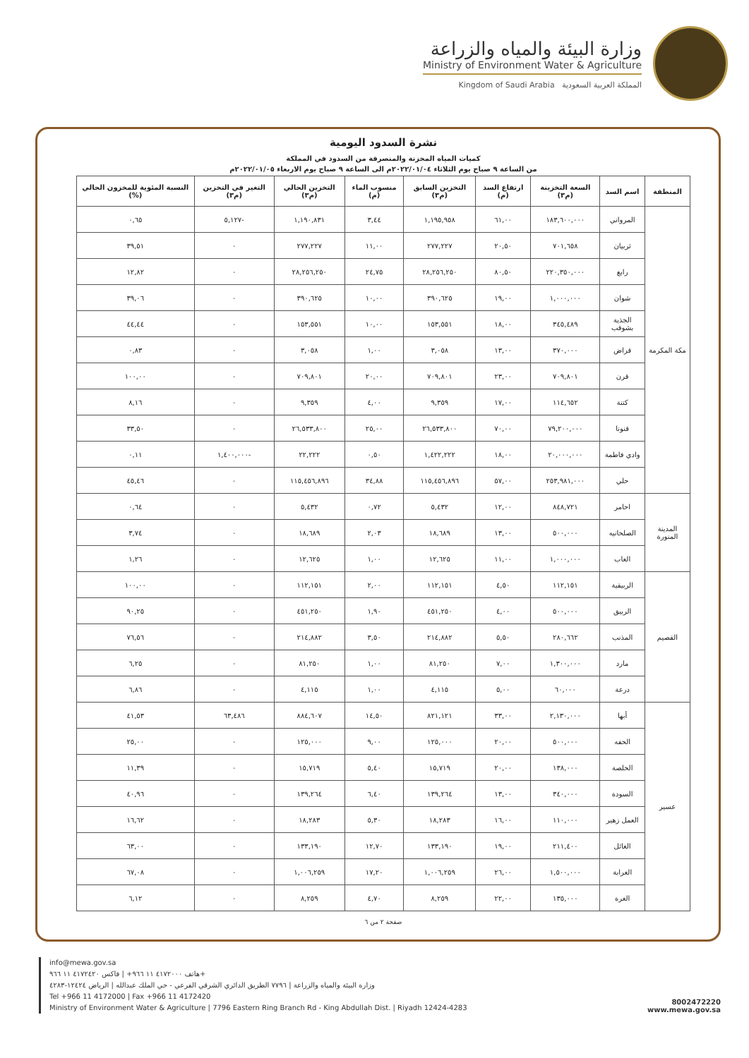وزارة البيئة والمياه والزراعة
Ministry of Environment Water & Agriculture
Kingdom of Saudi Arabia المملكة العربية السعودية
نشرة السدود اليومية
كميات المياه المخزنة والمنصرفة من السدود في المملكة
من الساعة ٩ صباح يوم الثلاثاء ٢٠٢٢/٠١/٠٤م الى الساعة ٩ صباح يوم الاربعاء ٢٠٢٢/٠١/٠٥م
| المنطقة | اسم السد | السعة التخزينة (م٣) | ارتفاع السد (م) | التخزين السابق (م٣) | منسوب الماء (م) | التخزين الحالي (م٣) | التغير في التخزين (م٣) | النسبة المئوية للمخزون الحالي (%) |
| --- | --- | --- | --- | --- | --- | --- | --- | --- |
| مكة المكرمة | المرواني | ١٨٣,٦٠٠,٠٠٠ | ٦١,٠٠ | ١,١٩٥,٩٥٨ | ٣,٤٤ | ١,١٩٠,٨٣١ | -٥,١٢٧ | ٠,٦٥ |
| | ثربيان | ٧٠١,٦٥٨ | ٢٠,٥٠ | ٢٧٧,٢٢٧ | ١١,٠٠ | ٢٧٧,٢٢٧ | ٠ | ٣٩,٥١ |
| | رابغ | ٢٢٠,٣٥٠,٠٠٠ | ٨٠,٥٠ | ٢٨,٢٥٦,٢٥٠ | ٢٤,٧٥ | ٢٨,٢٥٦,٢٥٠ | ٠ | ١٢,٨٢ |
| | شوان | ١,٠٠٠,٠٠٠ | ١٩,٠٠ | ٣٩٠,٦٢٥ | ١٠,٠٠ | ٣٩٠,٦٢٥ | ٠ | ٣٩,٠٦ |
| | الجذية بشوقب | ٣٤٥,٤٨٩ | ١٨,٠٠ | ١٥٣,٥٥١ | ١٠,٠٠ | ١٥٣,٥٥١ | ٠ | ٤٤,٤٤ |
| | قراض | ٣٧٠,٠٠٠ | ١٣,٠٠ | ٣,٠٥٨ | ١,٠٠ | ٣,٠٥٨ | ٠ | ٠,٨٣ |
| | قرن | ٧٠٩,٨٠١ | ٢٣,٠٠ | ٧٠٩,٨٠١ | ٢٠,٠٠ | ٧٠٩,٨٠١ | ٠ | ١٠٠,٠٠ |
| | كتنة | ١١٤,٦٥٢ | ١٧,٠٠ | ٩,٣٥٩ | ٤,٠٠ | ٩,٣٥٩ | ٠ | ٨,١٦ |
| | قنونا | ٧٩,٢٠٠,٠٠٠ | ٧٠,٠٠ | ٢٦,٥٣٣,٨٠٠ | ٢٥,٠٠ | ٢٦,٥٣٣,٨٠٠ | ٠ | ٣٣,٥٠ |
| | وادي فاطمة | ٢٠,٠٠٠,٠٠٠ | ١٨,٠٠ | ١,٤٢٢,٢٢٢ | ٠,٥٠ | ٢٢,٢٢٢ | -١,٤٠٠,٠٠٠ | ٠,١١ |
| | حلي | ٢٥٣,٩٨١,٠٠٠ | ٥٧,٠٠ | ١١٥,٤٥٦,٨٩٦ | ٣٤,٨٨ | ١١٥,٤٥٦,٨٩٦ | ٠ | ٤٥,٤٦ |
| المدينة المنورة | احامر | ٨٤٨,٧٢١ | ١٢,٠٠ | ٥,٤٣٢ | ٠,٧٢ | ٥,٤٣٢ | ٠ | ٠,٦٤ |
| | الصلحانيه | ٥٠٠,٠٠٠ | ١٣,٠٠ | ١٨,٦٨٩ | ٢,٠٣ | ١٨,٦٨٩ | ٠ | ٣,٧٤ |
| | الغاب | ١,٠٠٠,٠٠٠ | ١١,٠٠ | ١٢,٦٢٥ | ١,٠٠ | ١٢,٦٢٥ | ٠ | ١,٢٦ |
| القصيم | الربيقية | ١١٢,١٥١ | ٤,٥٠ | ١١٢,١٥١ | ٢,٠٠ | ١١٢,١٥١ | ٠ | ١٠٠,٠٠ |
| | الربيق | ٥٠٠,٠٠٠ | ٤,٠٠ | ٤٥١,٢٥٠ | ١,٩٠ | ٤٥١,٢٥٠ | ٠ | ٩٠,٢٥ |
| | المذنب | ٢٨٠,٦٦٢ | ٥,٥٠ | ٢١٤,٨٨٢ | ٣,٥٠ | ٢١٤,٨٨٢ | ٠ | ٧٦,٥٦ |
| | مارد | ١,٣٠٠,٠٠٠ | ٧,٠٠ | ٨١,٢٥٠ | ١,٠٠ | ٨١,٢٥٠ | ٠ | ٦,٢٥ |
| | درعة | ٦٠,٠٠٠ | ٥,٠٠ | ٤,١١٥ | ١,٠٠ | ٤,١١٥ | ٠ | ٦,٨٦ |
| عسير | أبها | ٢,١٣٠,٠٠٠ | ٣٣,٠٠ | ٨٢١,١٢١ | ١٤,٥٠ | ٨٨٤,٦٠٧ | ٦٣,٤٨٦ | ٤١,٥٣ |
| | الحفه | ٥٠٠,٠٠٠ | ٢٠,٠٠ | ١٢٥,٠٠٠ | ٩,٠٠ | ١٢٥,٠٠٠ | ٠ | ٢٥,٠٠ |
| | الخلصة | ١٣٨,٠٠٠ | ٢٠,٠٠ | ١٥,٧١٩ | ٥,٤٠ | ١٥,٧١٩ | ٠ | ١١,٣٩ |
| | السودة | ٣٤٠,٠٠٠ | ١٣,٠٠ | ١٣٩,٢٦٤ | ٦,٤٠ | ١٣٩,٢٦٤ | ٠ | ٤٠,٩٦ |
| | العمل زهير | ١١٠,٠٠٠ | ١٦,٠٠ | ١٨,٢٨٣ | ٥,٣٠ | ١٨,٢٨٣ | ٠ | ١٦,٦٢ |
| | الغائل | ٢١١,٤٠٠ | ١٩,٠٠ | ١٣٣,١٩٠ | ١٢,٧٠ | ١٣٣,١٩٠ | ٠ | ٦٣,٠٠ |
| | الغرابة | ١,٥٠٠,٠٠٠ | ٢٦,٠٠ | ١,٠٠٦,٢٥٩ | ١٧,٢٠ | ١,٠٠٦,٢٥٩ | ٠ | ٦٧,٠٨ |
| | الغرة | ١٣٥,٠٠٠ | ٢٢,٠٠ | ٨,٢٥٩ | ٤,٧٠ | ٨,٢٥٩ | ٠ | ٦,١٢ |
صفحة ٢ من ٦
info@mewa.gov.sa
هاتف ٤١٧٢٠٠٠ ١١ ٩٦٦+ | فاكس ٤١٧٢٤٢٠ ١١ ٩٦٦+
وزارة البيئة والمياه والزراعة | ٧٧٩٦ الطريق الدائري الشرقي الفرعي - حي الملك عبدالله | الرياض ١٢٤٢٤-٤٢٨٣
Tel +966 11 4172000 | Fax +966 11 4172420
Ministry of Environment Water & Agriculture | 7796 Eastern Ring Branch Rd - King Abdullah Dist. | Riyadh 12424-4283
8002472220
www.mewa.gov.sa